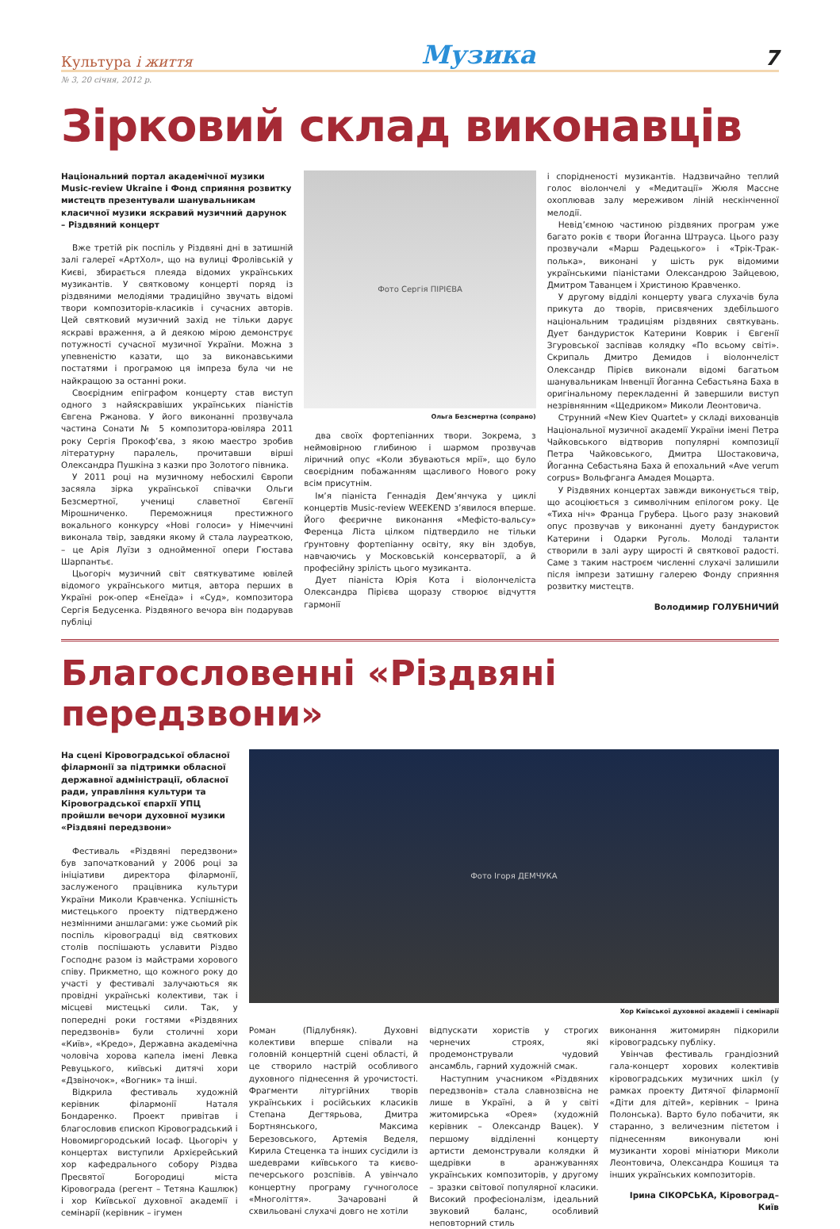Культура і життя Музика 7
№ 3, 20 січня, 2012 р.
Зірковий склад виконавців
Національний портал академічної музики Music-review Ukraine і Фонд сприяння розвитку мистецтв презентували шанувальникам класичної музики яскравий музичний дарунок – Різдвяний концерт
Вже третій рік поспіль у Різдвяні дні в затишній залі галереї «АртХол», що на вулиці Фролівській у Києві, збирається плеяда відомих українських музикантів. У святковому концерті поряд із різдвяними мелодіями традиційно звучать відомі твори композиторів-класиків і сучасних авторів. Цей святковий музичний захід не тільки дарує яскраві враження, а й деякою мірою демонструє потужності сучасної музичної України. Можна з упевненістю казати, що за виконавськими постатями і програмою ця імпреза була чи не найкращою за останні роки.
Своєрідним епіграфом концерту став виступ одного з найяскравіших українських піаністів Євгена Ржанова. У його виконанні прозвучала частина Сонати № 5 композитора-ювіляра 2011 року Сергія Прокоф’єва, з якою маестро зробив літературну паралель, прочитавши вірші Олександра Пушкіна з казки про Золотого півника.
У 2011 році на музичному небосхилі Європи засяяла зірка української співачки Ольги Безсмертної, учениці славетної Євгенії Мірошниченко. Переможниця престижного вокального конкурсу «Нові голоси» у Німеччині виконала твір, завдяки якому й стала лауреаткою, – це Арія Луїзи з однойменної опери Гюстава Шарпантьє.
Цьогоріч музичний світ святкуватиме ювілей відомого українського митця, автора перших в Україні рок-опер «Енеїда» і «Суд», композитора Сергія Бедусенка. Різдвяного вечора він подарував публіці
Фото Сергія ПІРІЄВА
Ольга Безсмертна (сопрано)
два своїх фортепіанних твори. Зокрема, з неймовірною глибиною і шармом прозвучав ліричний опус «Коли збуваються мрії», що було своєрідним побажанням щасливого Нового року всім присутнім.
Ім’я піаніста Геннадія Дем’янчука у циклі концертів Music-review WEEKEND з’явилося вперше. Його феєричне виконання «Мефісто-вальсу» Ференца Ліста цілком підтвердило не тільки ґрунтовну фортепіанну освіту, яку він здобув, навчаючись у Московській консерваторії, а й професійну зрілість цього музиканта.
Дует піаніста Юрія Кота і віолончеліста Олександра Пірієва щоразу створює відчуття гармонії
і спорідненості музикантів. Надзвичайно теплий голос віолончелі у «Медитації» Жюля Массне охоплював залу мереживом ліній нескінченної мелодії.
Невід’ємною частиною різдвяних програм уже багато років є твори Йоганна Штрауса. Цього разу прозвучали «Марш Радецького» і «Трік-Трак-полька», виконані у шість рук відомими українськими піаністами Олександрою Зайцевою, Дмитром Таванцем і Христиною Кравченко.
У другому відділі концерту увага слухачів була прикута до творів, присвячених здебільшого національним традиціям різдвяних святкувань. Дует бандуристок Катерини Коврик і Євгенії Згуровської заспівав колядку «По всьому світі». Скрипаль Дмитро Демидов і віолончеліст Олександр Пірієв виконали відомі багатьом шанувальникам Інвенції Йоганна Себастьяна Баха в оригінальному перекладенні й завершили виступ незрівнянним «Щедриком» Миколи Леонтовича.
Струнний «New Kiev Quartet» у складі вихованців Національної музичної академії України імені Петра Чайковського відтворив популярні композиції Петра Чайковського, Дмитра Шостаковича, Йоганна Себастьяна Баха й епохальний «Ave verum corpus» Вольфганга Амадея Моцарта.
У Різдвяних концертах завжди виконується твір, що асоціюється з символічним епілогом року. Це «Тиха ніч» Франца Грубера. Цього разу знаковий опус прозвучав у виконанні дуету бандуристок Катерини і Одарки Руголь. Молоді таланти створили в залі ауру щирості й святкової радості. Саме з таким настроєм численні слухачі залишили після імпрези затишну галерею Фонду сприяння розвитку мистецтв.
Володимир ГОЛУБНИЧИЙ
Благословенні «Різдвяні передзвони»
На сцені Кіровоградської обласної філармонії за підтримки обласної державної адміністрації, обласної ради, управління культури та Кіровоградської єпархії УПЦ пройшли вечори духовної музики «Різдвяні передзвони»
Фестиваль «Різдвяні передзвони» був започаткований у 2006 році за ініціативи директора філармонії, заслуженого працівника культури України Миколи Кравченка. Успішність мистецького проекту підтверджено незмінними аншлагами: уже сьомий рік поспіль кіровоградці від святкових столів поспішають уславити Різдво Господнє разом із майстрами хорового співу. Прикметно, що кожного року до участі у фестивалі залучаються як провідні українські колективи, так і місцеві мистецькі сили. Так, у попередні роки гостями «Різдвяних передзвонів» були столичні хори «Київ», «Кредо», Державна академічна чоловіча хорова капела імені Левка Ревуцького, київські дитячі хори «Дзвіночок», «Вогник» та інші.
Відкрила фестиваль художній керівник філармонії Наталя Бондаренко. Проект привітав і благословив єпископ Кіровоградський і Новомиргородський Іосаф. Цьогоріч у концертах виступили Архієрейський хор кафедрального собору Різдва Пресвятої Богородиці міста Кіровограда (регент – Тетяна Кашлюк) і хор Київської духовної академії і семінарії (керівник – ігумен
Фото Ігоря ДЕМЧУКА
Хор Київської духовної академії і семінарії
Роман (Підлубняк). Духовні колективи вперше співали на головній концертній сцені області, й це створило настрій особливого духовного піднесення й урочистості. Фрагменти літургійних творів українських і російських класиків Степана Дегтярьова, Дмитра Бортнянського, Максима Березовського, Артемія Веделя, Кирила Стеценка та інших сусідили із шедеврами київського та києво-печерського розспівів. А увінчало концертну програму гучноголосе «Многоліття». Зачаровані й схвильовані слухачі довго не хотіли
відпускати хористів у строгих чернечих строях, які продемонстрували чудовий ансамбль, гарний художній смак.
Наступним учасником «Різдвяних передзвонів» стала славнозвісна не лише в Україні, а й у світі житомирська «Орея» (художній керівник – Олександр Вацек). У першому відділенні концерту артисти демонстрували колядки й щедрівки в аранжуваннях українських композиторів, у другому – зразки світової популярної класики. Високий професіоналізм, ідеальний звуковий баланс, особливий неповторний стиль
виконання житомирян підкорили кіровоградську публіку.
Увінчав фестиваль грандіозний гала-концерт хорових колективів кіровоградських музичних шкіл (у рамках проекту Дитячої філармонії «Діти для дітей», керівник – Ірина Полонська). Варто було побачити, як старанно, з величезним пієтетом і піднесенням виконували юні музиканти хорові мініатюри Миколи Леонтовича, Олександра Кошиця та інших українських композиторів.
Ірина СІКОРСЬКА, Кіровоград–Київ